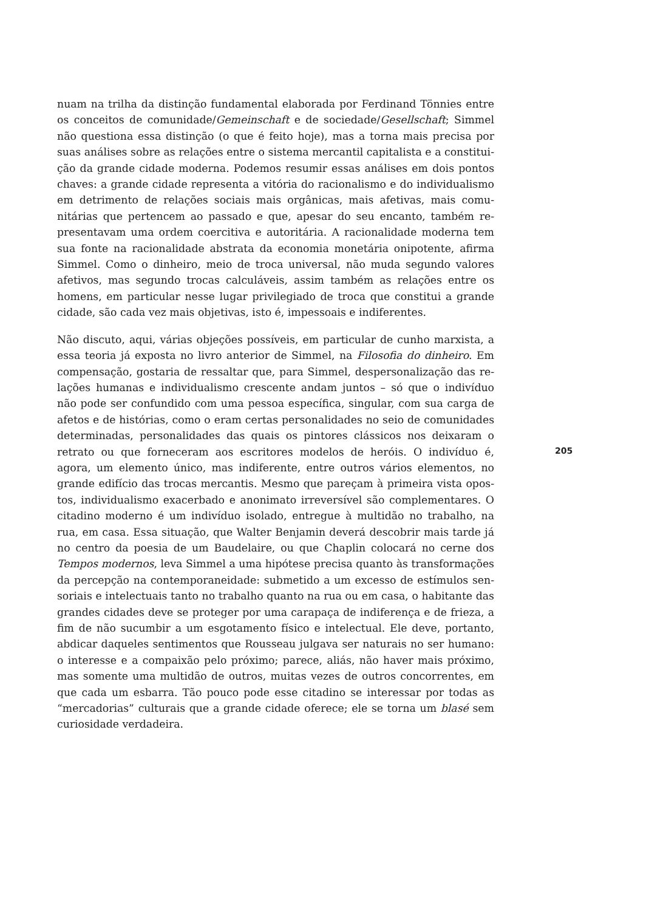nuam na trilha da distinção fundamental elaborada por Ferdinand Tönnies entre os conceitos de comunidade/Gemeinschaft e de sociedade/Gesellschaft; Simmel não questiona essa distinção (o que é feito hoje), mas a torna mais precisa por suas análises sobre as relações entre o sistema mercantil capitalista e a constitui­ção da grande cidade moderna. Podemos resumir essas análises em dois pontos chaves: a grande cidade representa a vitória do racionalismo e do individualis­mo em detrimento de relações sociais mais orgânicas, mais afetivas, mais comu­nitárias que pertencem ao passado e que, apesar do seu encanto, também re­presentavam uma ordem coercitiva e autoritária. A racionalidade moderna tem sua fonte na racionalidade abstrata da economia monetária onipotente, afirma Simmel. Como o dinheiro, meio de troca universal, não muda segundo valo­res afetivos, mas segundo trocas calculáveis, assim também as relações entre os homens, em particular nesse lugar privilegiado de troca que constitui a grande cidade, são cada vez mais objetivas, isto é, impessoais e indiferentes.
Não discuto, aqui, várias objeções possíveis, em particular de cunho marxista, a essa teoria já exposta no livro anterior de Simmel, na Filosofia do dinheiro. Em compensação, gostaria de ressaltar que, para Simmel, despersonalização das re­lações humanas e individualismo crescente andam juntos – só que o indivíduo não pode ser confundido com uma pessoa específica, singular, com sua carga de afetos e de histórias, como o eram certas personalidades no seio de comunida­des determinadas, personalidades das quais os pintores clássicos nos deixaram o retrato ou que forneceram aos escritores modelos de heróis. O indivíduo é, agora, um elemento único, mas indiferente, entre outros vários elementos, no grande edifício das trocas mercantis. Mesmo que pareçam à primeira vista opos­tos, individualismo exacerbado e anonimato irreversível são complementares. O citadino moderno é um indivíduo isolado, entregue à multidão no trabalho, na rua, em casa. Essa situação, que Walter Benjamin deverá descobrir mais tarde já no centro da poesia de um Baudelaire, ou que Chaplin colocará no cerne dos Tempos modernos, leva Simmel a uma hipótese precisa quanto às transformações da percepção na contemporaneidade: submetido a um excesso de estímulos sen­soriais e intelectuais tanto no trabalho quanto na rua ou em casa, o habitante das grandes cidades deve se proteger por uma carapaça de indiferença e de frieza, a fim de não sucumbir a um esgotamento físico e intelectual. Ele deve, portanto, abdicar daqueles sentimentos que Rousseau julgava ser naturais no ser humano: o interesse e a compaixão pelo próximo; parece, aliás, não haver mais próximo, mas somente uma multidão de outros, muitas vezes de outros concorrentes, em que cada um esbarra. Tão pouco pode esse citadino se interessar por todas as “mercadorias” culturais que a grande cidade oferece; ele se torna um blasé sem curiosidade verdadeira.
205